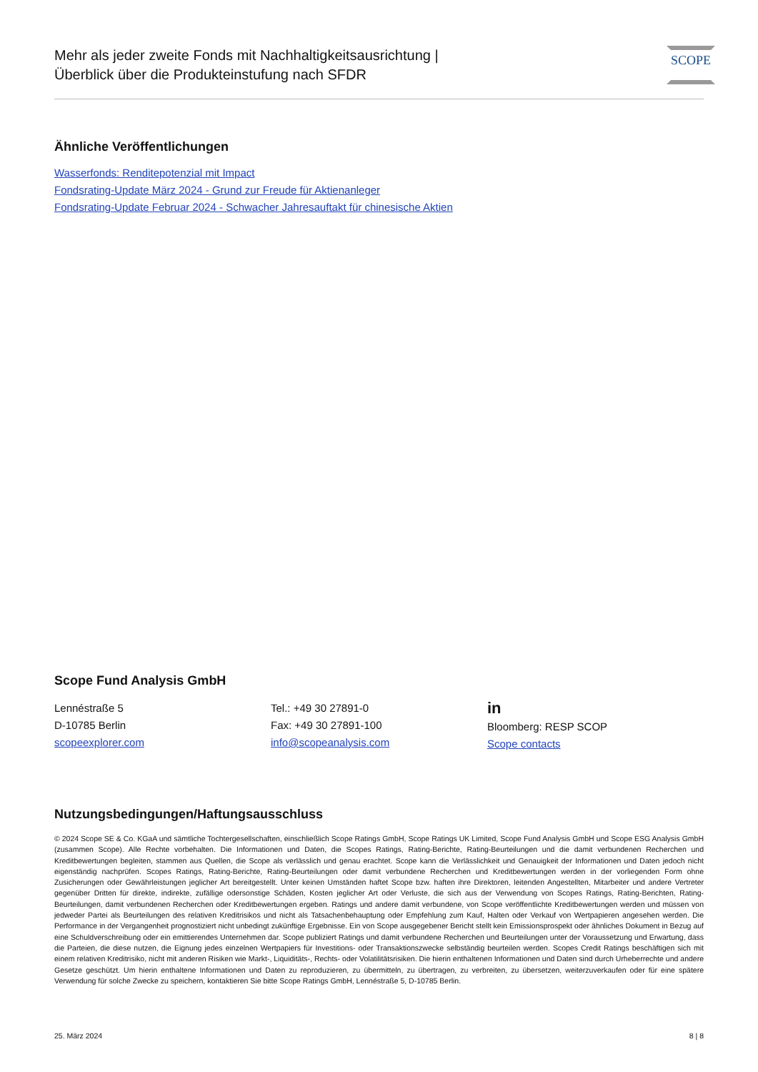Mehr als jeder zweite Fonds mit Nachhaltigkeitsausrichtung |
Überblick über die Produkteinstufung nach SFDR
SCOPE
Ähnliche Veröffentlichungen
Wasserfonds: Renditepotenzial mit Impact
Fondsrating-Update März 2024 - Grund zur Freude für Aktienanleger
Fondsrating-Update Februar 2024 - Schwacher Jahresauftakt für chinesische Aktien
Scope Fund Analysis GmbH
Lennéstraße 5
D-10785 Berlin
scopeexplorer.com
Tel.: +49 30 27891-0
Fax: +49 30 27891-100
info@scopeanalysis.com
in
Bloomberg: RESP SCOP
Scope contacts
Nutzungsbedingungen/Haftungsausschluss
© 2024 Scope SE & Co. KGaA und sämtliche Tochtergesellschaften, einschließlich Scope Ratings GmbH, Scope Ratings UK Limited, Scope Fund Analysis GmbH und Scope ESG Analysis GmbH (zusammen Scope). Alle Rechte vorbehalten. Die Informationen und Daten, die Scopes Ratings, Rating-Berichte, Rating-Beurteilungen und die damit verbundenen Recherchen und Kreditbewertungen begleiten, stammen aus Quellen, die Scope als verlässlich und genau erachtet. Scope kann die Verlässlichkeit und Genauigkeit der Informationen und Daten jedoch nicht eigenständig nachprüfen. Scopes Ratings, Rating-Berichte, Rating-Beurteilungen oder damit verbundene Recherchen und Kreditbewertungen werden in der vorliegenden Form ohne Zusicherungen oder Gewährleistungen jeglicher Art bereitgestellt. Unter keinen Umständen haftet Scope bzw. haften ihre Direktoren, leitenden Angestellten, Mitarbeiter und andere Vertreter gegenüber Dritten für direkte, indirekte, zufällige odersonstige Schäden, Kosten jeglicher Art oder Verluste, die sich aus der Verwendung von Scopes Ratings, Rating-Berichten, Rating-Beurteilungen, damit verbundenen Recherchen oder Kreditbewertungen ergeben. Ratings und andere damit verbundene, von Scope veröffentlichte Kreditbewertungen werden und müssen von jedweder Partei als Beurteilungen des relativen Kreditrisikos und nicht als Tatsachenbehauptung oder Empfehlung zum Kauf, Halten oder Verkauf von Wertpapieren angesehen werden. Die Performance in der Vergangenheit prognostiziert nicht unbedingt zukünftige Ergebnisse. Ein von Scope ausgegebener Bericht stellt kein Emissionsprospekt oder ähnliches Dokument in Bezug auf eine Schuldverschreibung oder ein emittierendes Unternehmen dar. Scope publiziert Ratings und damit verbundene Recherchen und Beurteilungen unter der Voraussetzung und Erwartung, dass die Parteien, die diese nutzen, die Eignung jedes einzelnen Wertpapiers für Investitions- oder Transaktionszwecke selbständig beurteilen werden. Scopes Credit Ratings beschäftigen sich mit einem relativen Kreditrisiko, nicht mit anderen Risiken wie Markt-, Liquiditäts-, Rechts- oder Volatilitätsrisiken. Die hierin enthaltenen Informationen und Daten sind durch Urheberrechte und andere Gesetze geschützt. Um hierin enthaltene Informationen und Daten zu reproduzieren, zu übermitteln, zu übertragen, zu verbreiten, zu übersetzen, weiterzuverkaufen oder für eine spätere Verwendung für solche Zwecke zu speichern, kontaktieren Sie bitte Scope Ratings GmbH, Lennéstraße 5, D-10785 Berlin.
25. März 2024 8 | 8